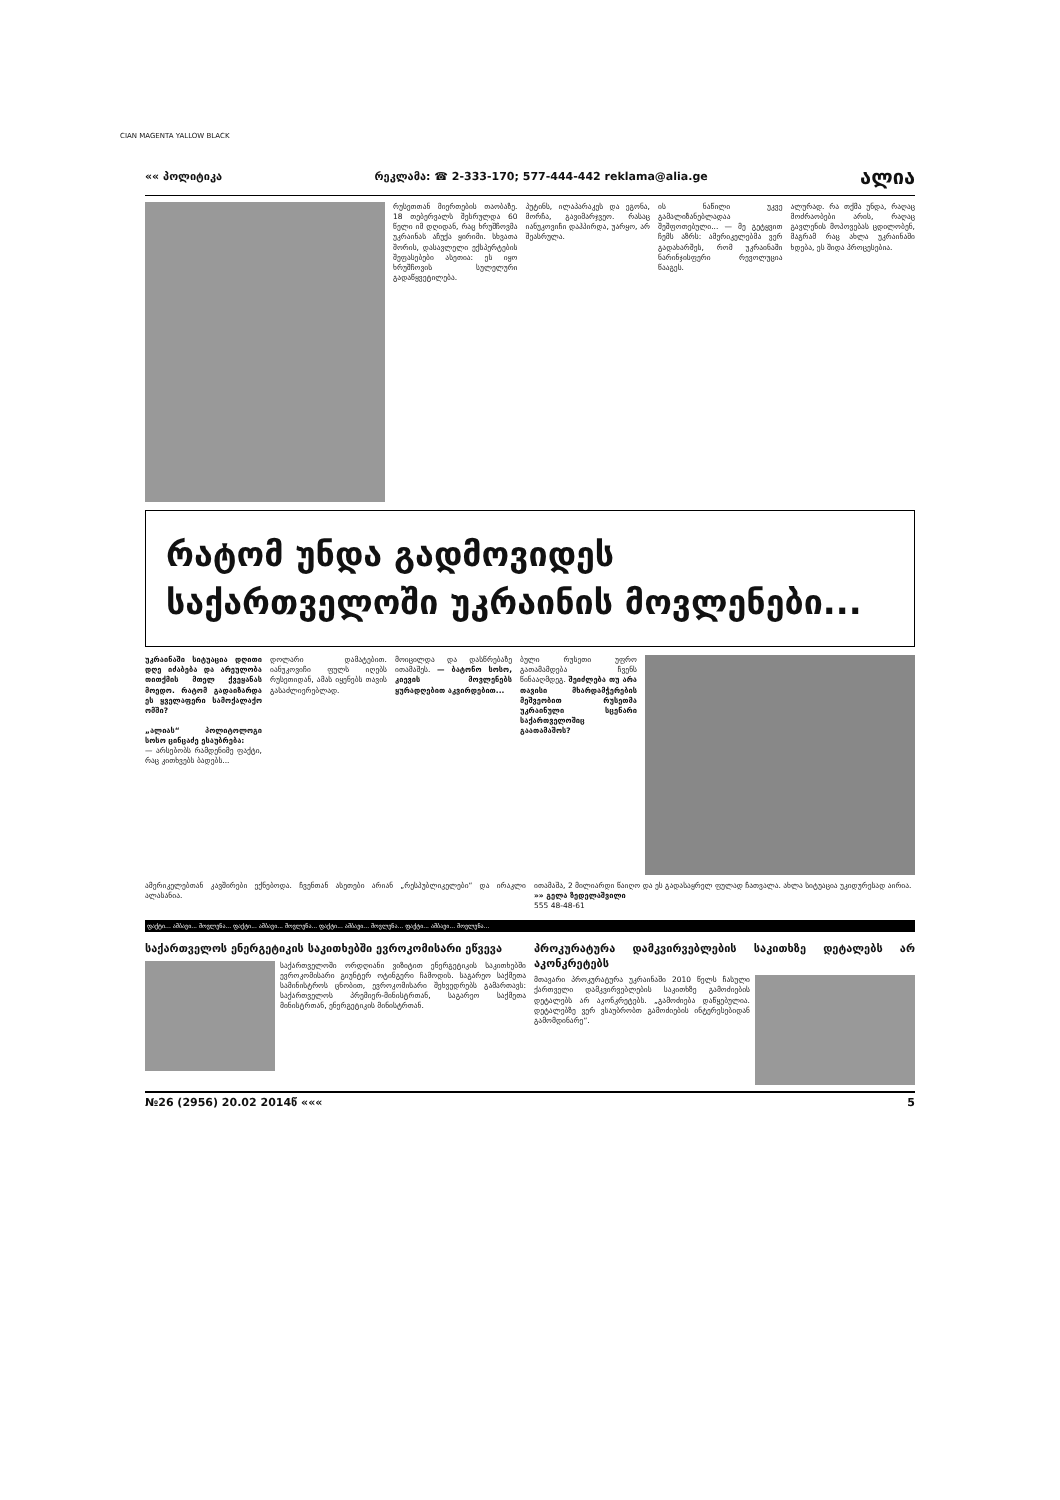CIAN MAGENTA YALLOW BLACK
«« პოლიტიკა რეკლამა: ☎ 2-333-170; 577-444-442 reklama@alia.ge ალია
რუსეთთან მიერთების თაობაზე. 18 თებერვალს შესრულდა 60 წელი იმ დღიდან, რაც ხრუშჩოვმა უკრაინას აჩუქა ყირიმი. სხვათა შორის, დასავლელი ექსპერტების შეფასებები ასეთია: ეს იყო ხრუშჩოვის სულელური გადაწყვეტილება.
პუტინს, ილაპარაკეს და ეგონა, მორჩა, გავიმარჯვეო. რასაც იანუკოვიჩი დაჰპირდა, უარყო, არ შეასრულა.
ის ნაწილი უკვე გამალიზანებლადაა შეშფოთებული... — მე გეტყვით ჩემს აზრს: ამერიკელებმა ვერ გადახარშეს, რომ უკრაინაში ნარინჯისფერი რევოლუცია წააგეს.
ალურად. რა თქმა უნდა, რაღაც მოძრაობები არის, რაღაც გავლენის მოპოვებას ცდილობენ, მაგრამ რაც ახლა უკრაინაში ხდება, ეს შიდა პროცესებია.
რატომ უნდა გადმოვიდეს
საქართველოში უკრაინის მოვლენები...
უკრაინაში სიტუაცია დღითი დღე იძაბება და არეულობა თითქმის მთელ ქვეყანას მოედო. რატომ გადაიზარდა ეს ყველაფერი სამოქალაქო ომში?
„ალიას“ პოლიტოლოგი სოსო ცინცაძე ესაუბრება:
— არსებობს რამდენიმე ფაქტი, რაც კითხვებს ბადებს...
დოლარი დამატებით. იანუკოვიჩი ფულს იღებს რუსეთიდან, ამას იყენებს თავის გასაძლიერებლად.
მოიცილდა და დასწრებაზე ითამაშეს. — ბატონო სოსო, კიევის მოვლენებს ყურადღებით აკვირდებით...
ბული რუსეთი უფრო გათამამდება ჩვენს წინააღმდეგ. შეიძლება თუ არა თავისი მხარდამჭერების მეშვეობით რუსეთმა უკრაინული სცენარი საქართველოშიც გაათამაშოს?
ამერიკელებთან კავშირები ექნებოდა. ჩვენთან ასეთები არიან „რესპუბლიკელები“ და ირაკლი ალასანია.
ითამაშა, 2 მილიარდი წაიღო და ეს გადასაყრელ ფულად ჩათვალა. ახლა სიტუაცია უკიდურესად აირია.
»» გელა ზედელაშვილი
555 48-48-61
ფაქტი... ამბავი... მოვლენა... ფაქტი... ამბავი... მოვლენა... ფაქტი... ამბავი... მოვლენა... ფაქტი... ამბავი... მოვლენა...
საქართველოს ენერგეტიკის საკითხებში ევროკომისარი ეწვევა
საქართველოში ორდღიანი ვიზიტით ენერგეტიკის საკითხებში ევროკომისარი გიუნტერ ოტინგერი ჩამოდის. საგარეო საქმეთა სამინისტროს ცნობით, ევროკომისარი შეხვედრებს გამართავს: საქართველოს პრემიერ-მინისტრთან, საგარეო საქმეთა მინისტრთან, ენერგეტიკის მინისტრთან.
პროკურატურა დამკვირვებლების საკითხზე დეტალებს არ აკონკრეტებს
მთავარი პროკურატურა უკრაინაში 2010 წელს ჩასული ქართველი დამკვირვებლების საკითხზე გამოძიების დეტალებს არ აკონკრეტებს. „გამოძიება დაწყებულია. დეტალებზე ვერ ვსაუბრობთ გამოძიების ინტერესებიდან გამომდინარე“.
№26 (2956) 20.02 2014წ ««« 5